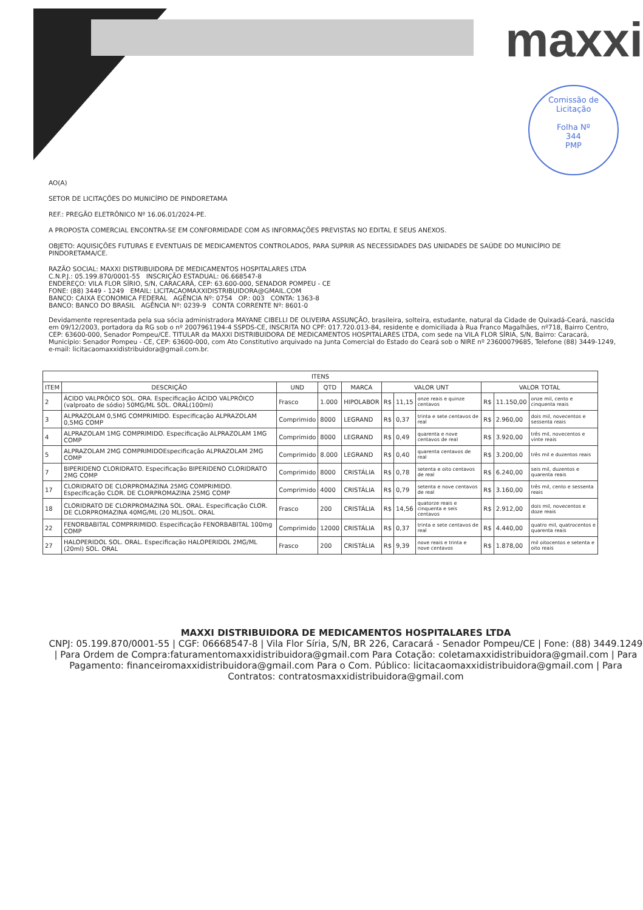maxxi
Comissão de Licitação
Folha Nº
344
PMP
AO(A)
SETOR DE LICITAÇÕES DO MUNICÍPIO DE PINDORETAMA
REF.: PREGÃO ELETRÔNICO Nº 16.06.01/2024-PE.
A PROPOSTA COMERCIAL ENCONTRA-SE EM CONFORMIDADE COM AS INFORMAÇÕES PREVISTAS NO EDITAL E SEUS ANEXOS.
OBJETO: AQUISIÇÕES FUTURAS E EVENTUAIS DE MEDICAMENTOS CONTROLADOS, PARA SUPRIR AS NECESSIDADES DAS UNIDADES DE SAÚDE DO MUNICÍPIO DE PINDORETAMA/CE.
RAZÃO SOCIAL: MAXXI DISTRIBUIDORA DE MEDICAMENTOS HOSPITALARES LTDA
C.N.P.J.: 05.199.870/0001-55 INSCRIÇÃO ESTADUAL: 06.668547-8
ENDEREÇO: VILA FLOR SÍRIO, S/N, CARACARÁ, CEP: 63.600-000, SENADOR POMPEU - CE
FONE: (88) 3449 - 1249 EMAIL: LICITACAOMAXXIDISTRIBUIDORA@GMAIL.COM
BANCO: CAIXA ECONOMICA FEDERAL AGÊNCIA Nº: 0754 OP.: 003 CONTA: 1363-8
BANCO: BANCO DO BRASIL AGÊNCIA Nº: 0239-9 CONTA CORRENTE Nº: 8601-0
Devidamente representada pela sua sócia administradora MAYANE CIBELLI DE OLIVEIRA ASSUNÇÃO, brasileira, solteira, estudante, natural da Cidade de Quixadá-Ceará, nascida em 09/12/2003, portadora da RG sob o nº 2007961194-4 SSPDS-CE, INSCRITA NO CPF: 017.720.013-84, residente e domiciliada à Rua Franco Magalhães, nº718, Bairro Centro, CEP: 63600-000, Senador Pompeu/CE. TITULAR da MAXXI DISTRIBUIDORA DE MEDICAMENTOS HOSPITALARES LTDA, com sede na VILA FLOR SÍRIA, S/N, Bairro: Caracará, Município: Senador Pompeu - CE, CEP: 63600-000, com Ato Constitutivo arquivado na Junta Comercial do Estado do Ceará sob o NIRE nº 23600079685, Telefone (88) 3449-1249, e-mail: licitacaomaxxidistribuidora@gmail.com.br.
| ITENS | | | | | | | | | | |
| --- | --- | --- | --- | --- | --- | --- | --- | --- | --- | --- |
| ITEM | DESCRIÇÃO | UND | QTD | MARCA | VALOR UNT | | | VALOR TOTAL | | |
| 2 | ÁCIDO VALPRÓICO SOL. ORA. Especificação ÁCIDO VALPRÓICO (valproato de sódio) 50MG/ML SOL. ORAL(100ml) | Frasco | 1.000 | HIPOLABOR | R$ | 11,15 | onze reais e quinze centavos | R$ | 11.150,00 | onze mil, cento e cinquenta reais |
| 3 | ALPRAZOLAM 0,5MG COMPRIMIDO. Especificação ALPRAZOLAM 0,5MG COMP | Comprimido | 8000 | LEGRAND | R$ | 0,37 | trinta e sete centavos de real | R$ | 2.960,00 | dois mil, novecentos e sessenta reais |
| 4 | ALPRAZOLAM 1MG COMPRIMIDO. Especificação ALPRAZOLAM 1MG COMP | Comprimido | 8000 | LEGRAND | R$ | 0,49 | quarenta e nove centavos de real | R$ | 3.920,00 | três mil, novecentos e vinte reais |
| 5 | ALPRAZOLAM 2MG COMPRIMIDOEspecificação ALPRAZOLAM 2MG COMP | Comprimido | 8.000 | LEGRAND | R$ | 0,40 | quarenta centavos de real | R$ | 3.200,00 | três mil e duzentos reais |
| 7 | BIPERIDENO CLORIDRATO. Especificação BIPERIDENO CLORIDRATO 2MG COMP | Comprimido | 8000 | CRISTÁLIA | R$ | 0,78 | setenta e oito centavos de real | R$ | 6.240,00 | seis mil, duzentos e quarenta reais |
| 17 | CLORIDRATO DE CLORPROMAZINA 25MG COMPRIMIDO. Especificação CLOR. DE CLORPROMAZINA 25MG COMP | Comprimido | 4000 | CRISTÁLIA | R$ | 0,79 | setenta e nove centavos de real | R$ | 3.160,00 | três mil, cento e sessenta reais |
| 18 | CLORIDRATO DE CLORPROMAZINA SOL. ORAL. Especificação CLOR. DE CLORPROMAZINA 40MG/ML (20 ML)SOL. ORAL | Frasco | 200 | CRISTÁLIA | R$ | 14,56 | quatorze reais e cinquenta e seis centavos | R$ | 2.912,00 | dois mil, novecentos e doze reais |
| 22 | FENORBABITAL COMPRRIMIDO. Especificação FENORBABITAL 100mg COMP | Comprimido | 12000 | CRISTÁLIA | R$ | 0,37 | trinta e sete centavos de real | R$ | 4.440,00 | quatro mil, quatrocentos e quarenta reais |
| 27 | HALOPERIDOL SOL. ORAL. Especificação HALOPERIDOL 2MG/ML (20ml) SOL. ORAL | Frasco | 200 | CRISTÁLIA | R$ | 9,39 | nove reais e trinta e nove centavos | R$ | 1.878,00 | mil oitocentos e setenta e oito reais |
MAXXI DISTRIBUIDORA DE MEDICAMENTOS HOSPITALARES LTDA
CNPJ: 05.199.870/0001-55 | CGF: 06668547-8 | Vila Flor Síria, S/N, BR 226, Caracará - Senador Pompeu/CE | Fone: (88) 3449.1249 | Para Ordem de Compra:faturamentomaxxidistribuidora@gmail.com Para Cotação: coletamaxxidistribuidora@gmail.com | Para Pagamento: financeiromaxxidistribuidora@gmail.com Para o Com. Público: licitacaomaxxidistribuidora@gmail.com | Para Contratos: contratosmaxxidistribuidora@gmail.com